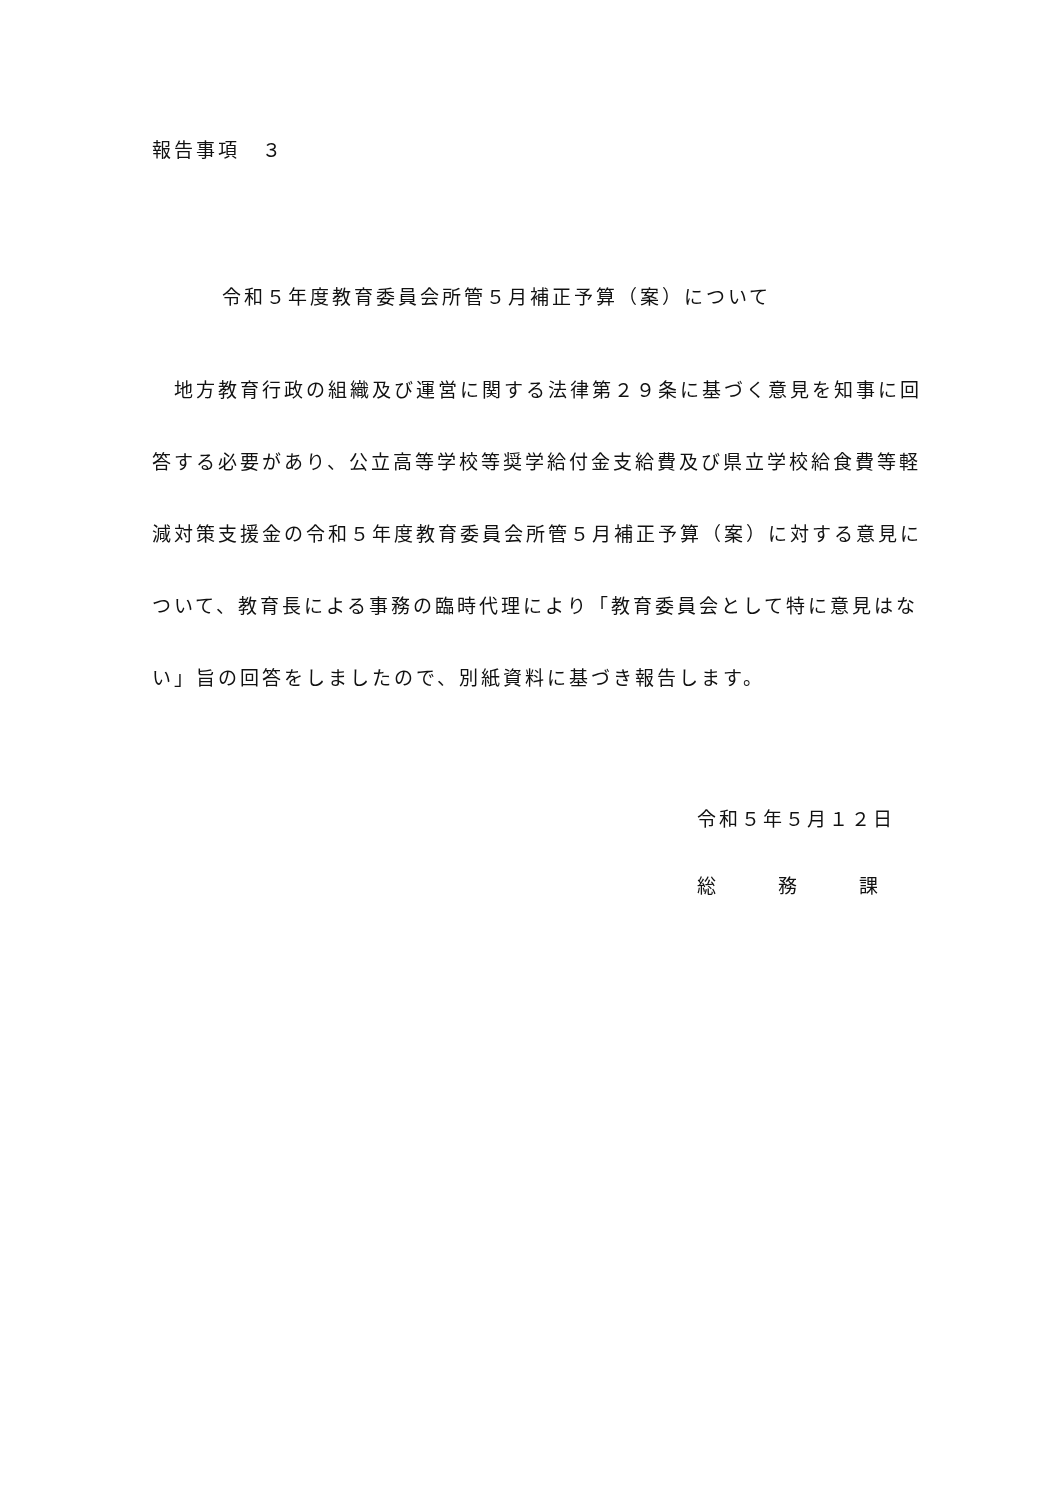報告事項　３
令和５年度教育委員会所管５月補正予算（案）について
　地方教育行政の組織及び運営に関する法律第２９条に基づく意見を知事に回答する必要があり、公立高等学校等奨学給付金支給費及び県立学校給食費等軽減対策支援金の令和５年度教育委員会所管５月補正予算（案）に対する意見について、教育長による事務の臨時代理により「教育委員会として特に意見はない」旨の回答をしましたので、別紙資料に基づき報告します。
令和５年５月１２日
総 務 課